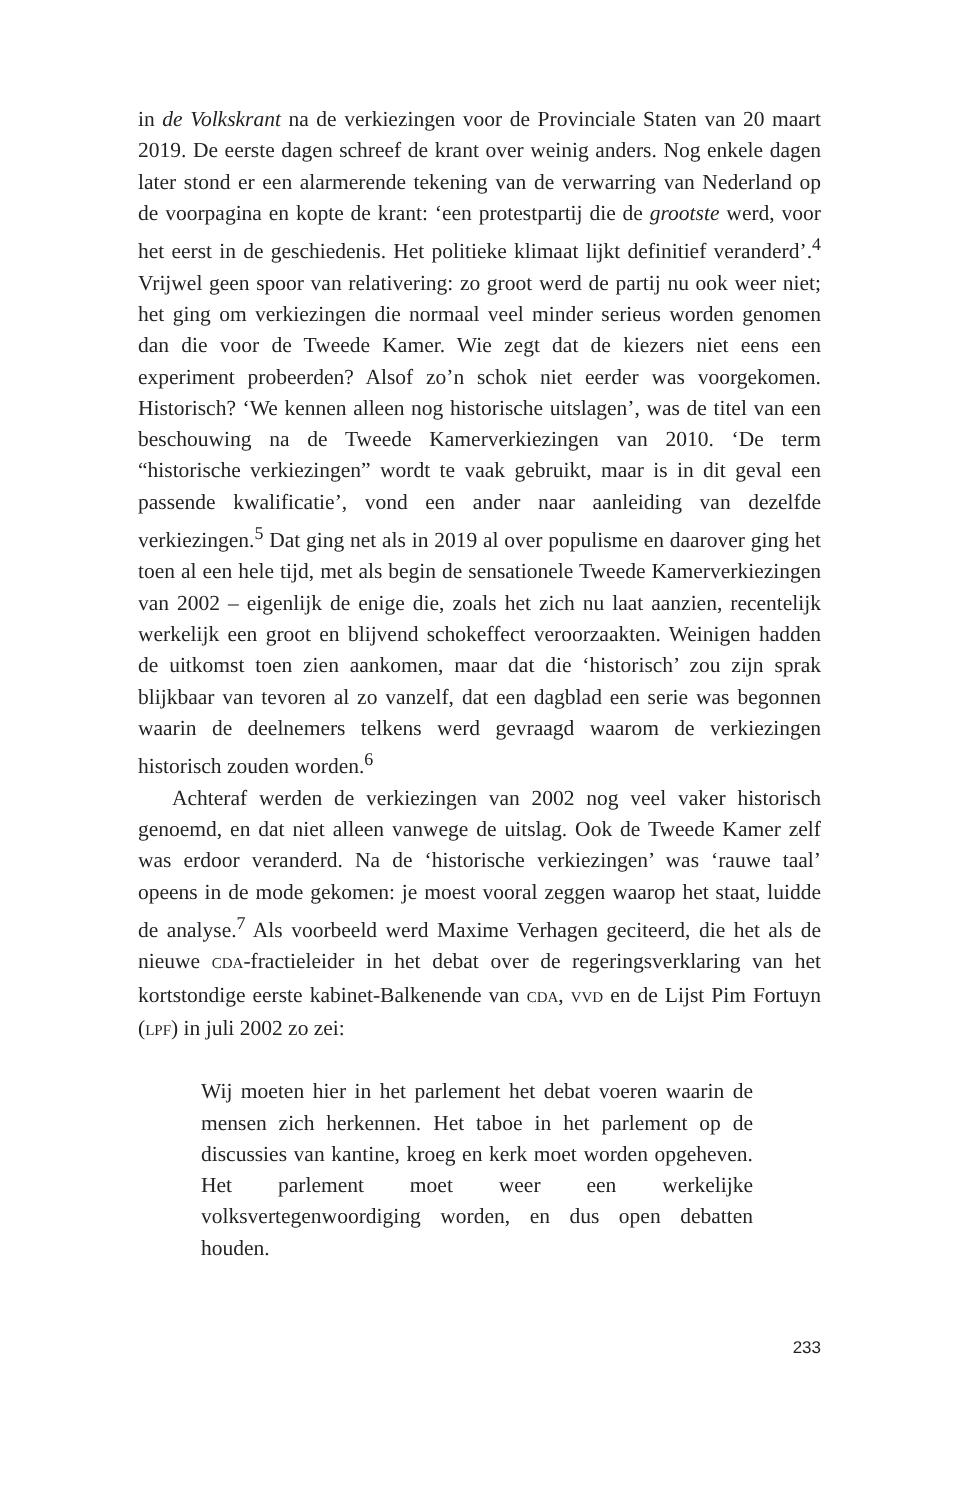in de Volkskrant na de verkiezingen voor de Provinciale Staten van 20 maart 2019. De eerste dagen schreef de krant over weinig anders. Nog enkele dagen later stond er een alarmerende tekening van de verwarring van Nederland op de voorpagina en kopte de krant: ‘een protestpartij die de grootste werd, voor het eerst in de geschiedenis. Het politieke klimaat lijkt definitief veranderd’.<sup>4</sup> Vrijwel geen spoor van relativering: zo groot werd de partij nu ook weer niet; het ging om verkiezingen die normaal veel minder serieus worden genomen dan die voor de Tweede Kamer. Wie zegt dat de kiezers niet eens een experiment probeerden? Alsof zo’n schok niet eerder was voorgekomen. Historisch? ‘We kennen alleen nog historische uitslagen’, was de titel van een beschouwing na de Tweede Kamerverkiezingen van 2010. ‘De term “historische verkiezingen” wordt te vaak gebruikt, maar is in dit geval een passende kwalificatie’, vond een ander naar aanleiding van dezelfde verkiezingen.<sup>5</sup> Dat ging net als in 2019 al over populisme en daarover ging het toen al een hele tijd, met als begin de sensationele Tweede Kamerverkiezingen van 2002 – eigenlijk de enige die, zoals het zich nu laat aanzien, recentelijk werkelijk een groot en blijvend schokeffect veroorzaakten. Weinigen hadden de uitkomst toen zien aankomen, maar dat die ‘historisch’ zou zijn sprak blijkbaar van tevoren al zo vanzelf, dat een dagblad een serie was begonnen waarin de deelnemers telkens werd gevraagd waarom de verkiezingen historisch zouden worden.<sup>6</sup>
Achteraf werden de verkiezingen van 2002 nog veel vaker historisch genoemd, en dat niet alleen vanwege de uitslag. Ook de Tweede Kamer zelf was erdoor veranderd. Na de ‘historische verkiezingen’ was ‘rauwe taal’ opeens in de mode gekomen: je moest vooral zeggen waarop het staat, luidde de analyse.<sup>7</sup> Als voorbeeld werd Maxime Verhagen geciteerd, die het als de nieuwe CDA-fractieleider in het debat over de regeringsverklaring van het kortstondige eerste kabinet-Balkenende van CDA, VVD en de Lijst Pim Fortuyn (LPF) in juli 2002 zo zei:
Wij moeten hier in het parlement het debat voeren waarin de mensen zich herkennen. Het taboe in het parlement op de discussies van kantine, kroeg en kerk moet worden opgeheven. Het parlement moet weer een werkelijke volksvertegenwoordiging worden, en dus open debatten houden.
233